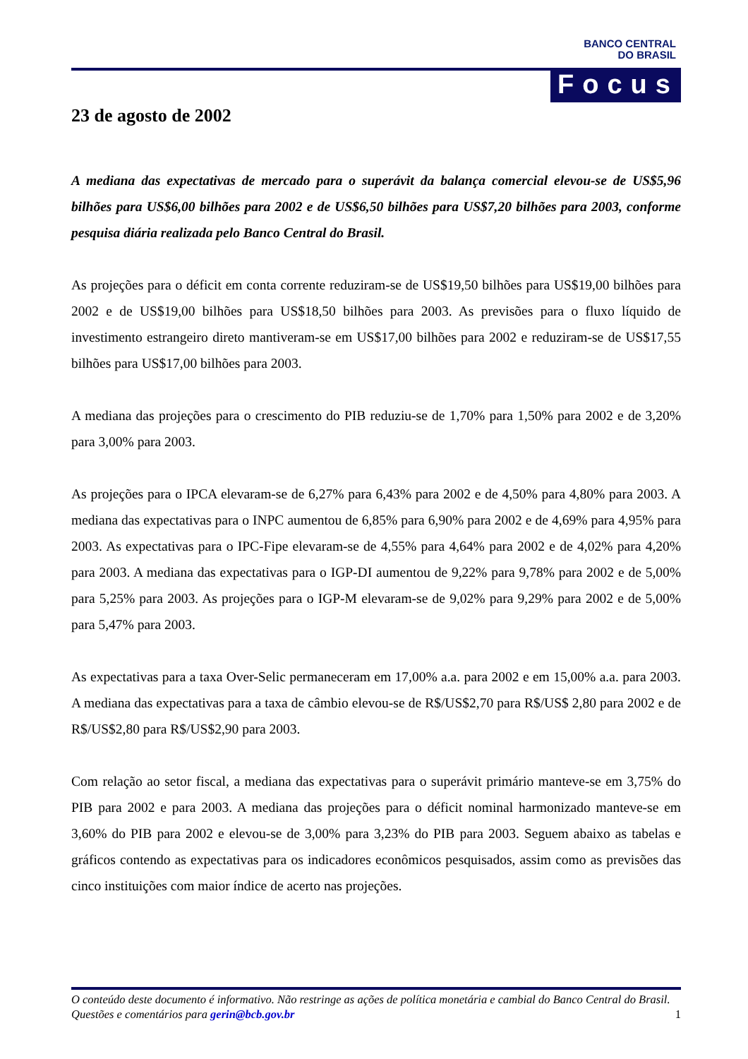BANCO CENTRAL
DO BRASIL
Focus
23 de agosto de 2002
A mediana das expectativas de mercado para o superávit da balança comercial elevou-se de US$5,96 bilhões para US$6,00 bilhões para 2002 e de US$6,50 bilhões para US$7,20 bilhões para 2003, conforme pesquisa diária realizada pelo Banco Central do Brasil.
As projeções para o déficit em conta corrente reduziram-se de US$19,50 bilhões para US$19,00 bilhões para 2002 e de US$19,00 bilhões para US$18,50 bilhões para 2003. As previsões para o fluxo líquido de investimento estrangeiro direto mantiveram-se em US$17,00 bilhões para 2002 e reduziram-se de US$17,55 bilhões para US$17,00 bilhões para 2003.
A mediana das projeções para o crescimento do PIB reduziu-se de 1,70% para 1,50% para 2002 e de 3,20% para 3,00% para 2003.
As projeções para o IPCA elevaram-se de 6,27% para 6,43% para 2002 e de 4,50% para 4,80% para 2003. A mediana das expectativas para o INPC aumentou de 6,85% para 6,90% para 2002 e de 4,69% para 4,95% para 2003. As expectativas para o IPC-Fipe elevaram-se de 4,55% para 4,64% para 2002 e de 4,02% para 4,20% para 2003. A mediana das expectativas para o IGP-DI aumentou de 9,22% para 9,78% para 2002 e de 5,00% para 5,25% para 2003. As projeções para o IGP-M elevaram-se de 9,02% para 9,29% para 2002 e de 5,00% para 5,47% para 2003.
As expectativas para a taxa Over-Selic permaneceram em 17,00% a.a. para 2002 e em 15,00% a.a. para 2003. A mediana das expectativas para a taxa de câmbio elevou-se de R$/US$2,70 para R$/US$ 2,80 para 2002 e de R$/US$2,80 para R$/US$2,90 para 2003.
Com relação ao setor fiscal, a mediana das expectativas para o superávit primário manteve-se em 3,75% do PIB para 2002 e para 2003. A mediana das projeções para o déficit nominal harmonizado manteve-se em 3,60% do PIB para 2002 e elevou-se de 3,00% para 3,23% do PIB para 2003. Seguem abaixo as tabelas e gráficos contendo as expectativas para os indicadores econômicos pesquisados, assim como as previsões das cinco instituições com maior índice de acerto nas projeções.
O conteúdo deste documento é informativo. Não restringe as ações de política monetária e cambial do Banco Central do Brasil. Questões e comentários para gerin@bcb.gov.br 1